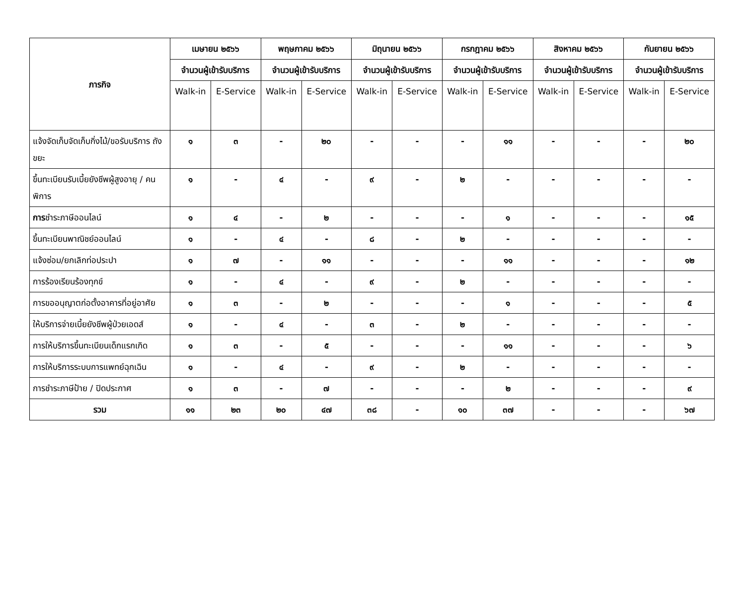| ภารกิจ | เมษายน ๒๕๖๖ | | พฤษภาคม ๒๕๖๖ | | มิถุนายน ๒๕๖๖ | | กรกฎาคม ๒๕๖๖ | | สิงหาคม ๒๕๖๖ | | กันยายน ๒๕๖๖ | |
| --- | --- | --- | --- | --- | --- | --- | --- | --- | --- | --- | --- | --- |
| | จำนวนผู้เข้ารับบริการ | | จำนวนผู้เข้ารับบริการ | | จำนวนผู้เข้ารับบริการ | | จำนวนผู้เข้ารับบริการ | | จำนวนผู้เข้ารับบริการ | | จำนวนผู้เข้ารับบริการ | |
| | Walk-in | E-Service | Walk-in | E-Service | Walk-in | E-Service | Walk-in | E-Service | Walk-in | E-Service | Walk-in | E-Service |
| แจ้งจัดเก็บจัดเก็บกิ่งไม้/ขอรับบริการ ถังขยะ | ๑ | ๓ | - | ๒๐ | - | - | - | ๑๑ | - | - | - | ๒๐ |
| ขึ้นทะเบียนรับเบี้ยยังชีพผู้สูงอายุ / คนพิการ | ๑ | - | ๔ | - | ๙ | - | ๒ | - | - | - | - | - |
| การ ชำระภาษีออนไลน์ | ๑ | ๔ | - | ๒ | - | - | - | ๑ | - | - | - | ๑๕ |
| ขึ้นทะเบียนพาณิชย์ออนไลน์ | ๑ | - | ๔ | - | ๘ | - | ๒ | - | - | - | - | - |
| แจ้งซ่อม/ยกเลิกท่อประปา | ๑ | ๗ | - | ๑๑ | - | - | - | ๑๑ | - | - | - | ๑๒ |
| การร้องเรียนร้องทุกข์ | ๑ | - | ๔ | - | ๙ | - | ๒ | - | - | - | - | - |
| การขออนุญาตก่อตั้งอาคารที่อยู่อาศัย | ๑ | ๓ | - | ๒ | - | - | - | ๑ | - | - | - | ๕ |
| ให้บริการจ่ายเบี้ยยังชีพผู้ป่วยเอดส์ | ๑ | - | ๔ | - | ๓ | - | ๒ | - | - | - | - | - |
| การให้บริการขึ้นทะเบียนเด็กแรกเกิด | ๑ | ๓ | - | ๕ | - | - | - | ๑๑ | - | - | - | ๖ |
| การให้บริการระบบการแพทย์ฉุกเฉิน | ๑ | - | ๔ | - | ๙ | - | ๒ | - | - | - | - | - |
| การชำระภาษีป้าย / ปิดประกาศ | ๑ | ๓ | - | ๗ | - | - | - | ๒ | - | - | - | ๙ |
| รวม | ๑๑ | ๒๓ | ๒๐ | ๔๗ | ๓๘ | - | ๑๐ | ๓๗ | - | - | - | ๖๗ |